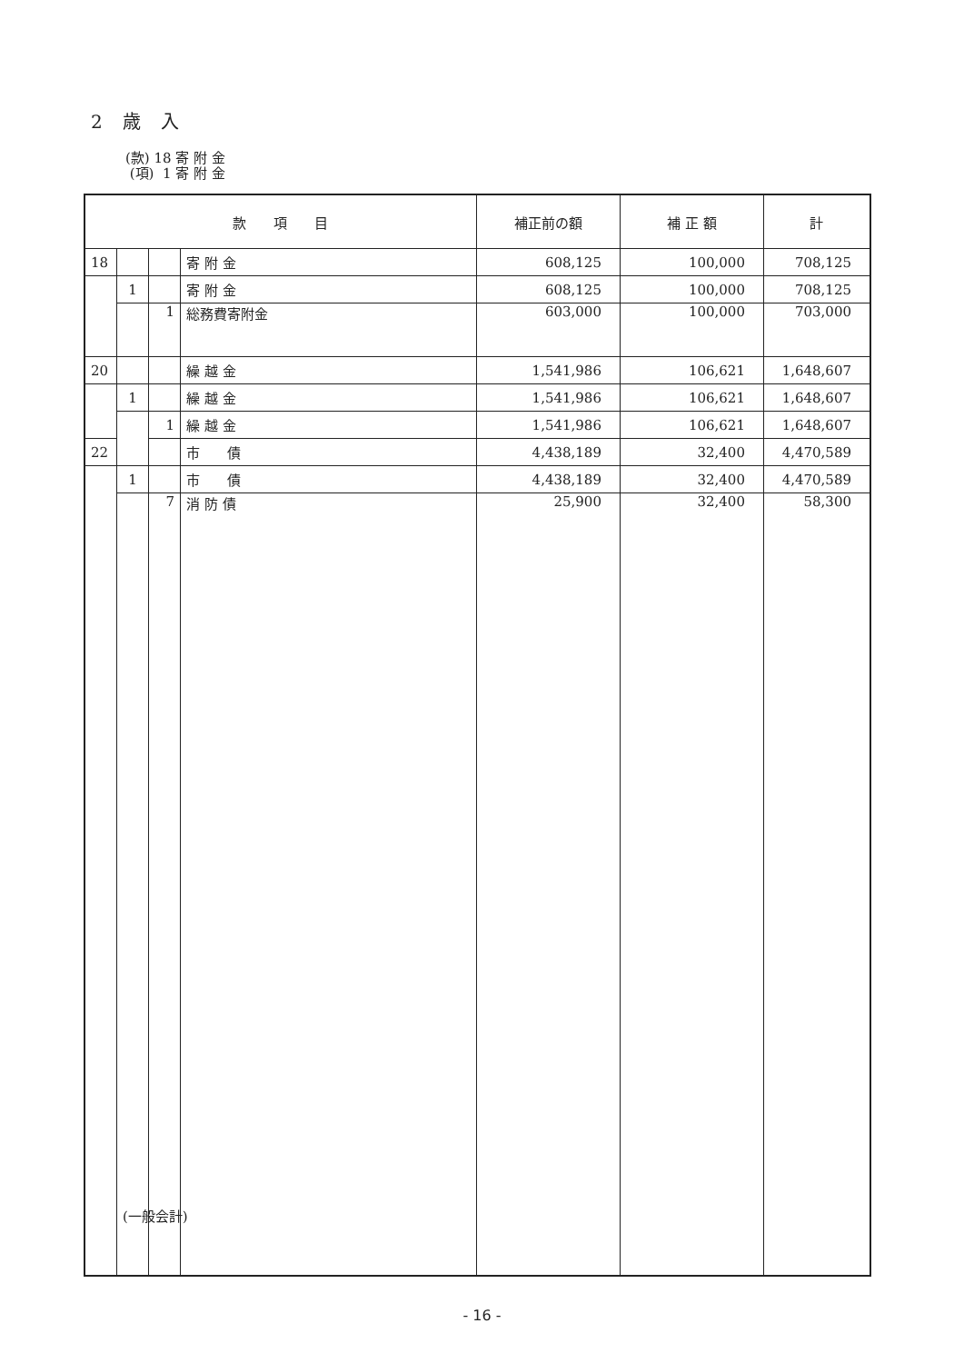2 歳 入
(款) 18 寄 附 金
(項) 1 寄 附 金
| 款 項 目 | | | | 補正前の額 | 補 正 額 | 計 |
| --- | --- | --- | --- | --- | --- | --- |
| 18 | | | 寄 附 金 | 608,125 | 100,000 | 708,125 |
| | 1 | | 寄 附 金 | 608,125 | 100,000 | 708,125 |
| | | 1 | 総務費寄附金 | 603,000 | 100,000 | 703,000 |
| 20 | | | 繰 越 金 | 1,541,986 | 106,621 | 1,648,607 |
| | 1 | | 繰 越 金 | 1,541,986 | 106,621 | 1,648,607 |
| | | 1 | 繰 越 金 | 1,541,986 | 106,621 | 1,648,607 |
| 22 | | | 市 債 | 4,438,189 | 32,400 | 4,470,589 |
| | 1 | | 市 債 | 4,438,189 | 32,400 | 4,470,589 |
| | | 7 | 消 防 債 | 25,900 | 32,400 | 58,300 |
(一般会計)
- 16 -